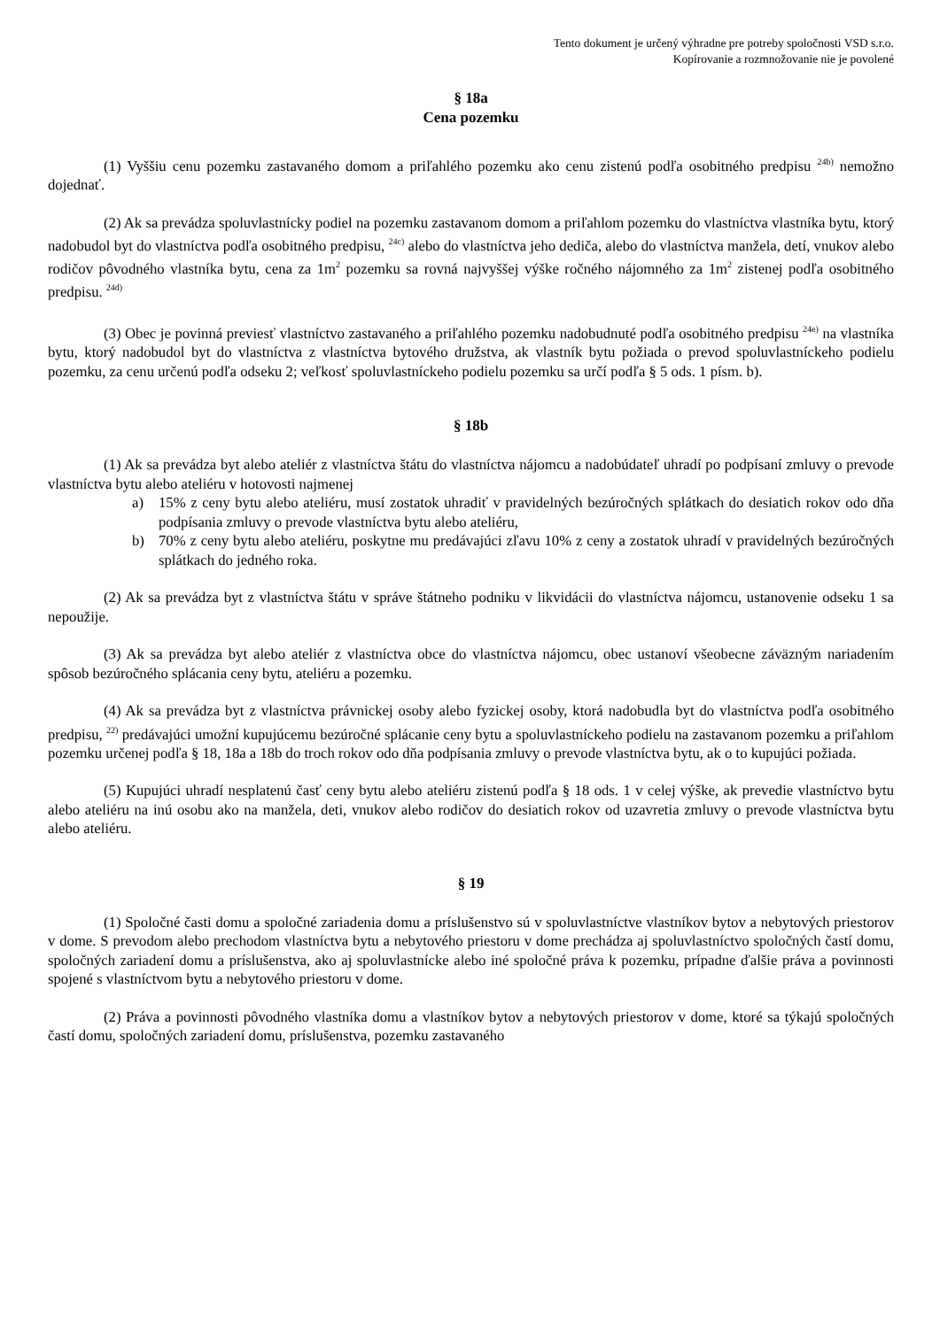Tento dokument je určený výhradne pre potreby spoločnosti VSD s.r.o.
Kopírovanie a rozmnožovanie nie je povolené
§ 18a
Cena pozemku
(1) Vyššiu cenu pozemku zastavaného domom a priľahlého pozemku ako cenu zistenú podľa osobitného predpisu <sup>24b)</sup> nemožno dojednať.
(2) Ak sa prevádza spoluvlastnícky podiel na pozemku zastavanom domom a priľahlom pozemku do vlastníctva vlastníka bytu, ktorý nadobudol byt do vlastníctva podľa osobitného predpisu, <sup>24c)</sup> alebo do vlastníctva jeho dediča, alebo do vlastníctva manžela, detí, vnukov alebo rodičov pôvodného vlastníka bytu, cena za 1m<sup>2</sup> pozemku sa rovná najvyššej výške ročného nájomného za 1m<sup>2</sup> zistenej podľa osobitného predpisu. <sup>24d)</sup>
(3) Obec je povinná previesť vlastníctvo zastavaného a priľahlého pozemku nadobudnuté podľa osobitného predpisu <sup>24e)</sup> na vlastníka bytu, ktorý nadobudol byt do vlastníctva z vlastníctva bytového družstva, ak vlastník bytu požiada o prevod spoluvlastníckeho podielu pozemku, za cenu určenú podľa odseku 2; veľkosť spoluvlastníckeho podielu pozemku sa určí podľa § 5 ods. 1 písm. b).
§ 18b
(1) Ak sa prevádza byt alebo ateliér z vlastníctva štátu do vlastníctva nájomcu a nadobúdateľ uhradí po podpísaní zmluvy o prevode vlastníctva bytu alebo ateliéru v hotovosti najmenej
a) 15% z ceny bytu alebo ateliéru, musí zostatok uhradiť v pravidelných bezúročných splátkach do desiatich rokov odo dňa podpísania zmluvy o prevode vlastníctva bytu alebo ateliéru,
b) 70% z ceny bytu alebo ateliéru, poskytne mu predávajúci zľavu 10% z ceny a zostatok uhradí v pravidelných bezúročných splátkach do jedného roka.
(2) Ak sa prevádza byt z vlastníctva štátu v správe štátneho podniku v likvidácii do vlastníctva nájomcu, ustanovenie odseku 1 sa nepoužije.
(3) Ak sa prevádza byt alebo ateliér z vlastníctva obce do vlastníctva nájomcu, obec ustanoví všeobecne záväzným nariadením spôsob bezúročného splácania ceny bytu, ateliéru a pozemku.
(4) Ak sa prevádza byt z vlastníctva právnickej osoby alebo fyzickej osoby, ktorá nadobudla byt do vlastníctva podľa osobitného predpisu, <sup>22)</sup> predávajúci umožní kupujúcemu bezúročné splácanie ceny bytu a spoluvlastníckeho podielu na zastavanom pozemku a priľahlom pozemku určenej podľa § 18, 18a a 18b do troch rokov odo dňa podpísania zmluvy o prevode vlastníctva bytu, ak o to kupujúci požiada.
(5) Kupujúci uhradí nesplatenú časť ceny bytu alebo ateliéru zistenú podľa § 18 ods. 1 v celej výške, ak prevedie vlastníctvo bytu alebo ateliéru na inú osobu ako na manžela, deti, vnukov alebo rodičov do desiatich rokov od uzavretia zmluvy o prevode vlastníctva bytu alebo ateliéru.
§ 19
(1) Spoločné časti domu a spoločné zariadenia domu a príslušenstvo sú v spoluvlastníctve vlastníkov bytov a nebytových priestorov v dome. S prevodom alebo prechodom vlastníctva bytu a nebytového priestoru v dome prechádza aj spoluvlastníctvo spoločných častí domu, spoločných zariadení domu a príslušenstva, ako aj spoluvlastnícke alebo iné spoločné práva k pozemku, prípadne ďalšie práva a povinnosti spojené s vlastníctvom bytu a nebytového priestoru v dome.
(2) Práva a povinnosti pôvodného vlastníka domu a vlastníkov bytov a nebytových priestorov v dome, ktoré sa týkajú spoločných častí domu, spoločných zariadení domu, príslušenstva, pozemku zastavaného